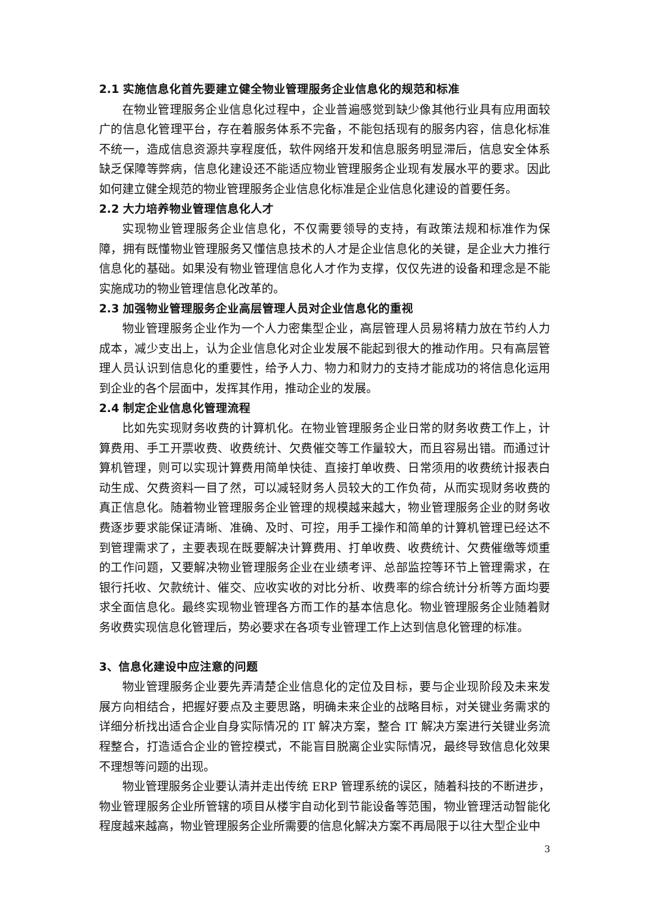2.1 实施信息化首先要建立健全物业管理服务企业信息化的规范和标准
在物业管理服务企业信息化过程中，企业普遍感觉到缺少像其他行业具有应用面较广的信息化管理平台，存在着服务体系不完备，不能包括现有的服务内容，信息化标准不统一，造成信息资源共享程度低，软件网络开发和信息服务明显滞后，信息安全体系缺乏保障等弊病，信息化建设还不能适应物业管理服务企业现有发展水平的要求。因此如何建立健全规范的物业管理服务企业信息化标准是企业信息化建设的首要任务。
2.2 大力培养物业管理信息化人才
实现物业管理服务企业信息化，不仅需要领导的支持，有政策法规和标准作为保障，拥有既懂物业管理服务又懂信息技术的人才是企业信息化的关键，是企业大力推行信息化的基础。如果没有物业管理信息化人才作为支撑，仅仅先进的设备和理念是不能实施成功的物业管理信息化改革的。
2.3 加强物业管理服务企业高层管理人员对企业信息化的重视
物业管理服务企业作为一个人力密集型企业，高层管理人员易将精力放在节约人力成本，减少支出上，认为企业信息化对企业发展不能起到很大的推动作用。只有高层管理人员认识到信息化的重要性，给予人力、物力和财力的支持才能成功的将信息化运用到企业的各个层面中，发挥其作用，推动企业的发展。
2.4 制定企业信息化管理流程
比如先实现财务收费的计算机化。在物业管理服务企业日常的财务收费工作上，计算费用、手工开票收费、收费统计、欠费催交等工作量较大，而且容易出错。而通过计算机管理，则可以实现计算费用简单快徒、直接打单收费、日常须用的收费统计报表白动生成、欠费资料一目了然，可以减轻财务人员较大的工作负荷，从而实现财务收费的真正信息化。随着物业管理服务企业管理的规模越来越大，物业管理服务企业的财务收费逐步要求能保证清晰、准确、及时、可控，用手工操作和简单的计算机管理已经达不到管理需求了，主要表现在既要解决计算费用、打单收费、收费统计、欠费催缴等烦重的工作问题，又要解决物业管理服务企业在业绩考评、总部监控等环节上管理需求，在银行托收、欠款统计、催交、应收实收的对比分析、收费率的综合统计分析等方面均要求全面信息化。最终实现物业管理各方而工作的基本信息化。物业管理服务企业随着财务收费实现信息化管理后，势必要求在各项专业管理工作上达到信息化管理的标准。
3、信息化建设中应注意的问题
物业管理服务企业要先弄清楚企业信息化的定位及目标，要与企业现阶段及未来发展方向相结合，把握好要点及主要思路，明确未来企业的战略目标，对关键业务需求的详细分析找出适合企业自身实际情况的 IT 解决方案，整合 IT 解决方案进行关键业务流程整合，打造适合企业的管控模式，不能盲目脱离企业实际情况，最终导致信息化效果不理想等问题的出现。
物业管理服务企业要认清并走出传统 ERP 管理系统的误区，随着科技的不断进步，物业管理服务企业所管辖的项目从楼宇自动化到节能设备等范围，物业管理活动智能化程度越来越高，物业管理服务企业所需要的信息化解决方案不再局限于以往大型企业中
3